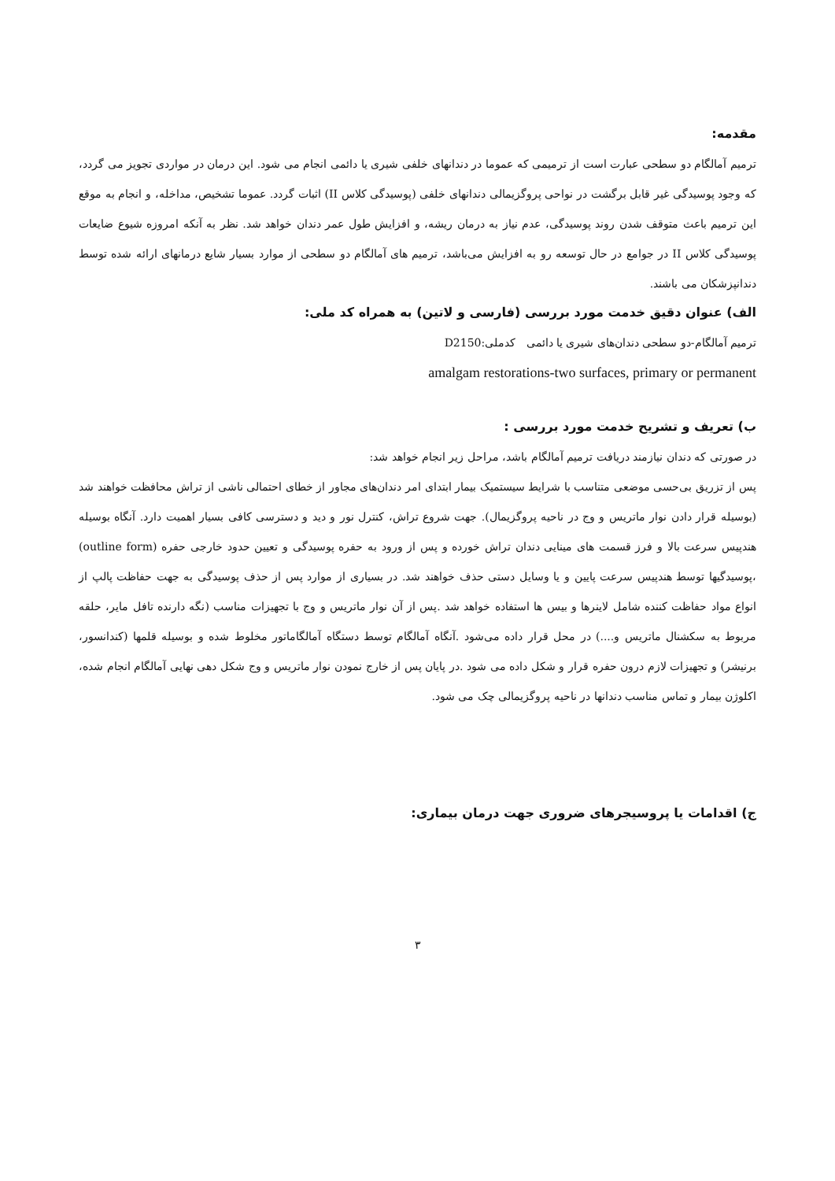مقدمه:
ترمیم آمالگام دو سطحی عبارت است از ترمیمی که عموما در دندانهای خلفی شیری یا دائمی انجام می شود. این درمان در مواردی تجویز می گردد، که وجود پوسیدگی غیر قابل برگشت در نواحی پروگزیمالی دندانهای خلفی (پوسیدگی کلاس II) اثبات گردد. عموما تشخیص، مداخله، و انجام به موقع این ترمیم باعث متوقف شدن روند پوسیدگی، عدم نیاز به درمان ریشه، و افزایش طول عمر دندان خواهد شد. نظر به آنکه امروزه شیوع ضایعات پوسیدگی کلاس II در جوامع در حال توسعه رو به افزایش می‌باشد، ترمیم های آمالگام دو سطحی از موارد بسیار شایع درمانهای ارائه شده توسط دندانپزشکان می باشند.
الف) عنوان دقیق خدمت مورد بررسی (فارسی و لاتین) به همراه کد ملی:
ترمیم آمالگام-دو سطحی دندان‌های شیری یا دائمی کدملی:D2150
amalgam restorations-two surfaces, primary or permanent
ب) تعریف و تشریح خدمت مورد بررسی :
در صورتی که دندان نیازمند دریافت ترمیم آمالگام باشد، مراحل زیر انجام خواهد شد:
پس از تزریق بی‌حسی موضعی متناسب با شرایط سیستمیک بیمار ابتدای امر دندان‌های مجاور از خطای احتمالی ناشی از تراش محافظت خواهند شد (بوسیله قرار دادن نوار ماتریس و وج در ناحیه پروگزیمال). جهت شروع تراش، کنترل نور و دید و دسترسی کافی بسیار اهمیت دارد. آنگاه بوسیله هندپیس سرعت بالا و فرز قسمت های مینایی دندان تراش خورده و پس از ورود به حفره پوسیدگی و تعیین حدود خارجی حفره (outline form) ،پوسیدگیها توسط هندپیس سرعت پایین و یا وسایل دستی حذف خواهند شد. در بسیاری از موارد پس از حذف پوسیدگی به جهت حفاظت پالپ از انواع مواد حفاظت کننده شامل لاینرها و بیس ها استفاده خواهد شد .پس از آن نوار ماتریس و وج با تجهیزات مناسب (نگه دارنده تافل مایر، حلقه مربوط به سکشنال ماتریس و....) در محل قرار داده می‌شود .آنگاه آمالگام توسط دستگاه آمالگاماتور مخلوط شده و بوسیله قلمها (کندانسور، برنیشر) و تجهیزات لازم درون حفره قرار و شکل داده می شود .در پایان پس از خارج نمودن نوار ماتریس و وج شکل دهی نهایی آمالگام انجام شده، اکلوژن بیمار و تماس مناسب دندانها در ناحیه پروگزیمالی چک می شود.
ج) اقدامات یا پروسیجرهای ضروری جهت درمان بیماری:
۳